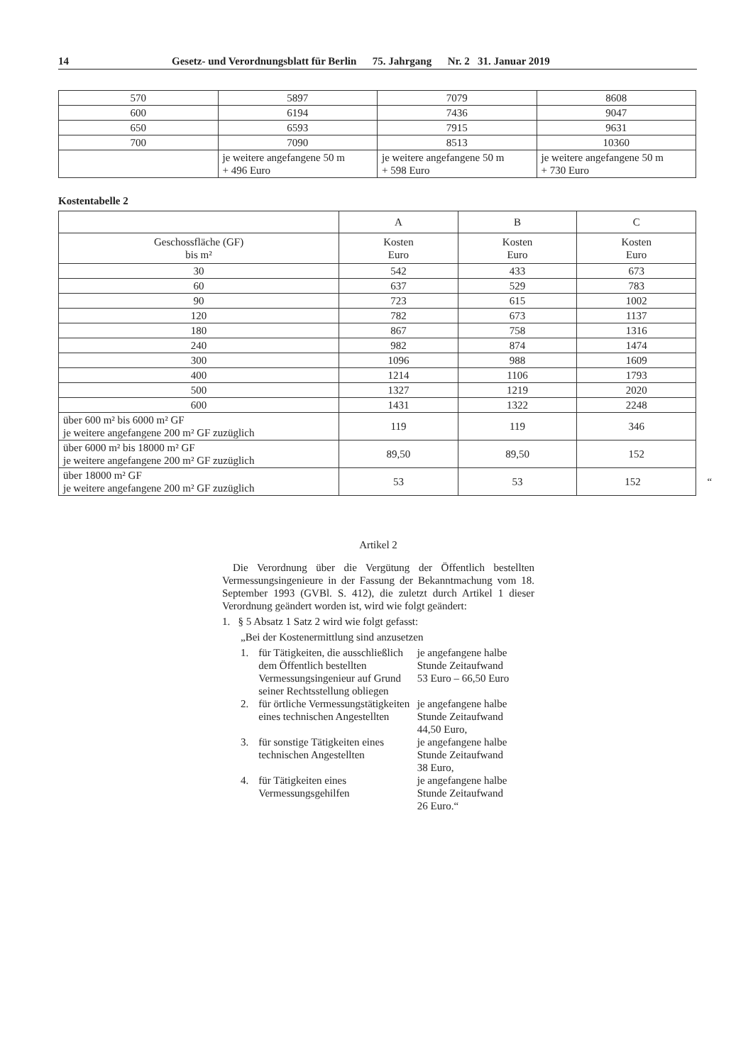14 Gesetz- und Verordnungsblatt für Berlin 75. Jahrgang Nr. 2 31. Januar 2019
| 570 | 5897 | 7079 | 8608 |
| 600 | 6194 | 7436 | 9047 |
| 650 | 6593 | 7915 | 9631 |
| 700 | 7090 | 8513 | 10360 |
| | je weitere angefangene 50 m + 496 Euro | je weitere angefangene 50 m + 598 Euro | je weitere angefangene 50 m + 730 Euro |
Kostentabelle 2
| | A | B | C |
| Geschossfläche (GF) bis m² | Kosten Euro | Kosten Euro | Kosten Euro |
| 30 | 542 | 433 | 673 |
| 60 | 637 | 529 | 783 |
| 90 | 723 | 615 | 1002 |
| 120 | 782 | 673 | 1137 |
| 180 | 867 | 758 | 1316 |
| 240 | 982 | 874 | 1474 |
| 300 | 1096 | 988 | 1609 |
| 400 | 1214 | 1106 | 1793 |
| 500 | 1327 | 1219 | 2020 |
| 600 | 1431 | 1322 | 2248 |
| über 600 m² bis 6000 m² GF je weitere angefangene 200 m² GF zuzüglich | 119 | 119 | 346 |
| über 6000 m² bis 18000 m² GF je weitere angefangene 200 m² GF zuzüglich | 89,50 | 89,50 | 152 |
| über 18000 m² GF je weitere angefangene 200 m² GF zuzüglich | 53 | 53 | 152 “ |
Artikel 2
Die Verordnung über die Vergütung der Öffentlich bestellten Vermessungsingenieure in der Fassung der Bekanntmachung vom 18. September 1993 (GVBl. S. 412), die zuletzt durch Artikel 1 dieser Verordnung geändert worden ist, wird wie folgt geändert:
1. § 5 Absatz 1 Satz 2 wird wie folgt gefasst:
„Bei der Kostenermittlung sind anzusetzen
1. für Tätigkeiten, die ausschließlich dem Öffentlich bestellten Vermessungsingenieur auf Grund seiner Rechtsstellung obliegen je angefangene halbe Stunde Zeitaufwand
53 Euro – 66,50 Euro
2. für örtliche Vermessungstätigkeiten eines technischen Angestellten je angefangene halbe Stunde Zeitaufwand
44,50 Euro,
3. für sonstige Tätigkeiten eines technischen Angestellten je angefangene halbe Stunde Zeitaufwand
38 Euro,
4. für Tätigkeiten eines Vermessungsgehilfen je angefangene halbe Stunde Zeitaufwand
26 Euro.“